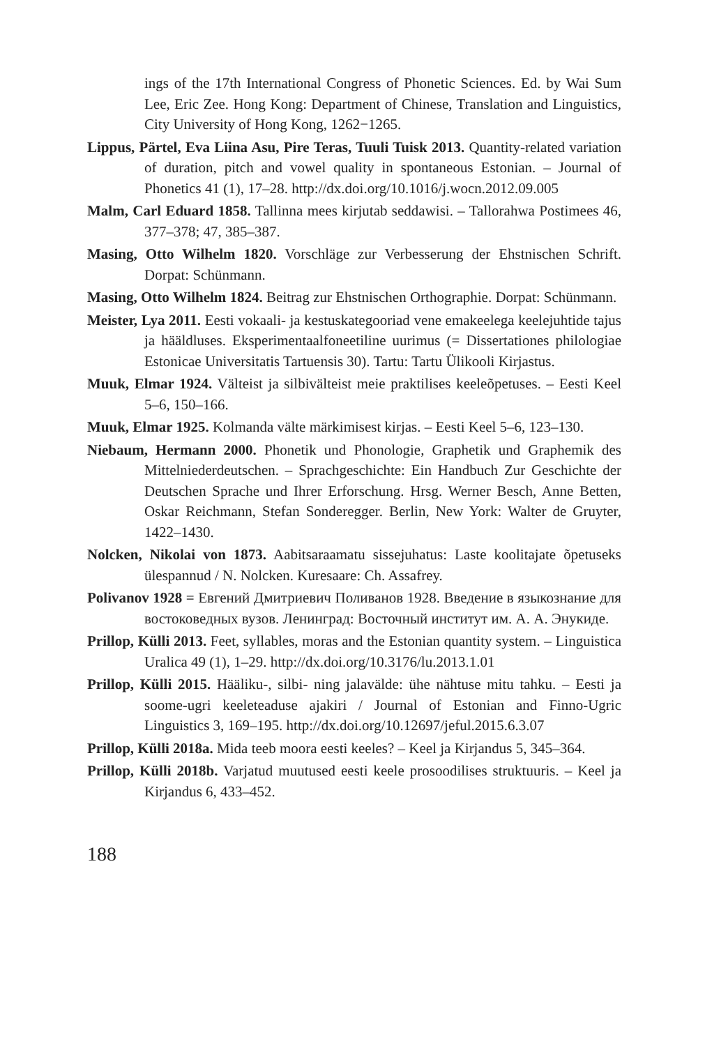ings of the 17th International Congress of Phonetic Sciences. Ed. by Wai Sum Lee, Eric Zee. Hong Kong: Department of Chinese, Translation and Linguistics, City University of Hong Kong, 1262−1265.
Lippus, Pärtel, Eva Liina Asu, Pire Teras, Tuuli Tuisk 2013. Quantity-related variation of duration, pitch and vowel quality in spontaneous Estonian. – Journal of Phonetics 41 (1), 17–28. http://dx.doi.org/10.1016/j.wocn.2012.09.005
Malm, Carl Eduard 1858. Tallinna mees kirjutab seddawisi. – Tallorahwa Postimees 46, 377–378; 47, 385–387.
Masing, Otto Wilhelm 1820. Vorschläge zur Verbesserung der Ehstnischen Schrift. Dorpat: Schünmann.
Masing, Otto Wilhelm 1824. Beitrag zur Ehstnischen Orthographie. Dorpat: Schünmann.
Meister, Lya 2011. Eesti vokaali- ja kestuskategooriad vene emakeelega keelejuhtide tajus ja hääldluses. Eksperimentaalfoneetiline uurimus (= Dissertationes philologiae Estonicae Universitatis Tartuensis 30). Tartu: Tartu Ülikooli Kirjastus.
Muuk, Elmar 1924. Välteist ja silbivälteist meie praktilises keeleõpetuses. – Eesti Keel 5–6, 150–166.
Muuk, Elmar 1925. Kolmanda välte märkimisest kirjas. – Eesti Keel 5–6, 123–130.
Niebaum, Hermann 2000. Phonetik und Phonologie, Graphetik und Graphemik des Mittelniederdeutschen. – Sprachgeschichte: Ein Handbuch Zur Geschichte der Deutschen Sprache und Ihrer Erforschung. Hrsg. Werner Besch, Anne Betten, Oskar Reichmann, Stefan Sonderegger. Berlin, New York: Walter de Gruyter, 1422–1430.
Nolcken, Nikolai von 1873. Aabitsaraamatu sissejuhatus: Laste koolitajate õpetuseks ülespannud / N. Nolcken. Kuresaare: Ch. Assafrey.
Polivanov 1928 = Евгений Дмитриевич Поливанов 1928. Введение в языкознание для востоковедных вузов. Ленинград: Восточный институт им. А. А. Энукиде.
Prillop, Külli 2013. Feet, syllables, moras and the Estonian quantity system. – Linguistica Uralica 49 (1), 1–29. http://dx.doi.org/10.3176/lu.2013.1.01
Prillop, Külli 2015. Hääliku-, silbi- ning jalavälde: ühe nähtuse mitu tahku. – Eesti ja soome-ugri keeleteaduse ajakiri / Journal of Estonian and Finno-Ugric Linguistics 3, 169–195. http://dx.doi.org/10.12697/jeful.2015.6.3.07
Prillop, Külli 2018a. Mida teeb moora eesti keeles? – Keel ja Kirjandus 5, 345–364.
Prillop, Külli 2018b. Varjatud muutused eesti keele prosoodilises struktuuris. – Keel ja Kirjandus 6, 433–452.
188